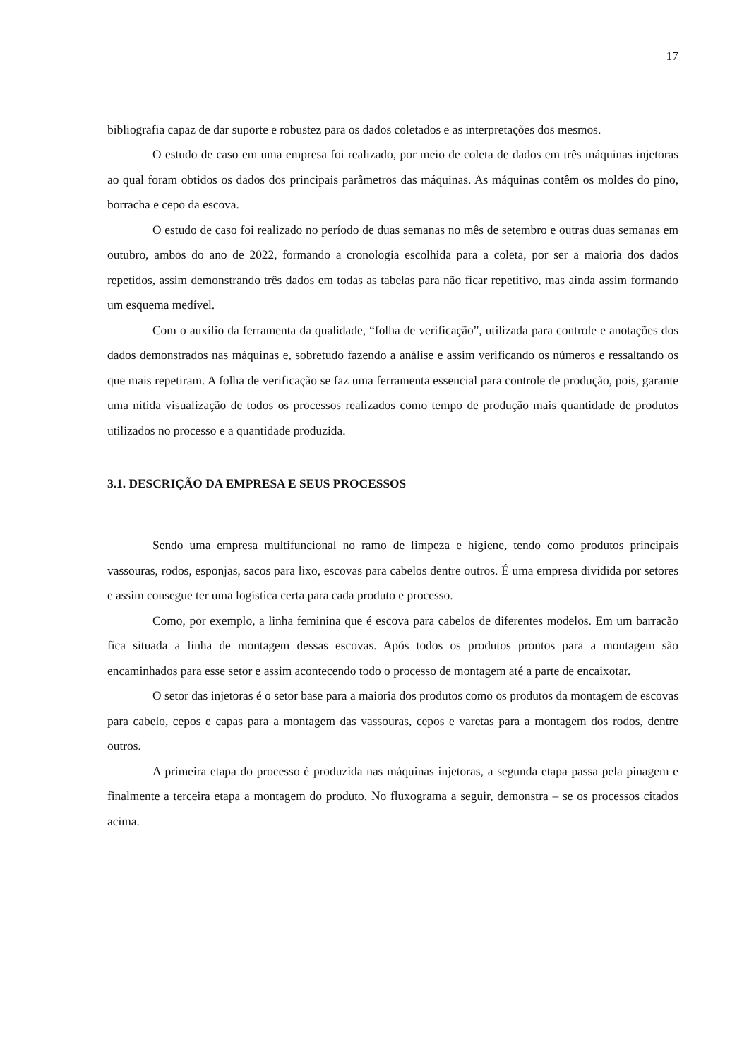17
bibliografia capaz de dar suporte e robustez para os dados coletados e as interpretações dos mesmos.
O estudo de caso em uma empresa foi realizado, por meio de coleta de dados em três máquinas injetoras ao qual foram obtidos os dados dos principais parâmetros das máquinas. As máquinas contêm os moldes do pino, borracha e cepo da escova.
O estudo de caso foi realizado no período de duas semanas no mês de setembro e outras duas semanas em outubro, ambos do ano de 2022, formando a cronologia escolhida para a coleta, por ser a maioria dos dados repetidos, assim demonstrando três dados em todas as tabelas para não ficar repetitivo, mas ainda assim formando um esquema medível.
Com o auxílio da ferramenta da qualidade, “folha de verificação”, utilizada para controle e anotações dos dados demonstrados nas máquinas e, sobretudo fazendo a análise e assim verificando os números e ressaltando os que mais repetiram. A folha de verificação se faz uma ferramenta essencial para controle de produção, pois, garante uma nítida visualização de todos os processos realizados como tempo de produção mais quantidade de produtos utilizados no processo e a quantidade produzida.
3.1. DESCRIÇÃO DA EMPRESA E SEUS PROCESSOS
Sendo uma empresa multifuncional no ramo de limpeza e higiene, tendo como produtos principais vassouras, rodos, esponjas, sacos para lixo, escovas para cabelos dentre outros. É uma empresa dividida por setores e assim consegue ter uma logística certa para cada produto e processo.
Como, por exemplo, a linha feminina que é escova para cabelos de diferentes modelos. Em um barracão fica situada a linha de montagem dessas escovas. Após todos os produtos prontos para a montagem são encaminhados para esse setor e assim acontecendo todo o processo de montagem até a parte de encaixotar.
O setor das injetoras é o setor base para a maioria dos produtos como os produtos da montagem de escovas para cabelo, cepos e capas para a montagem das vassouras, cepos e varetas para a montagem dos rodos, dentre outros.
A primeira etapa do processo é produzida nas máquinas injetoras, a segunda etapa passa pela pinagem e finalmente a terceira etapa a montagem do produto. No fluxograma a seguir, demonstra – se os processos citados acima.